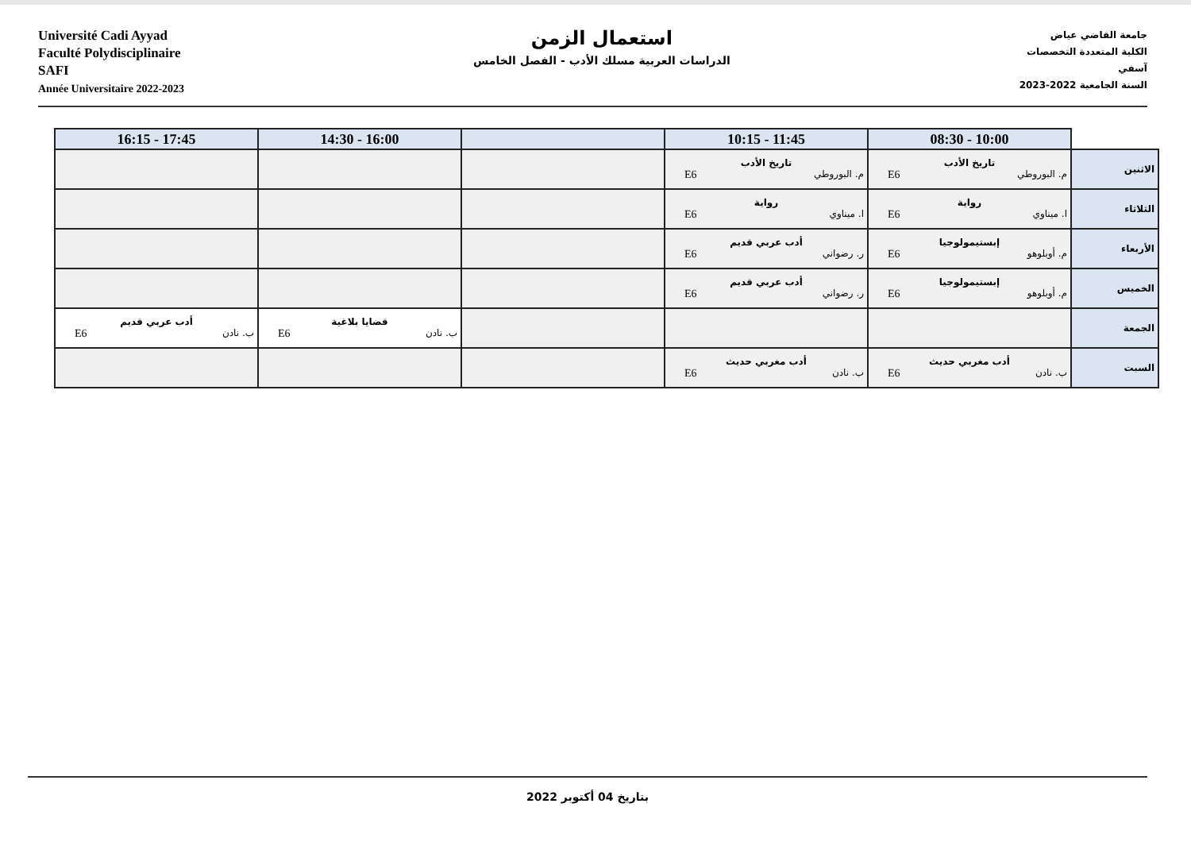Université Cadi Ayyad
Faculté Polydisciplinaire
SAFI
Année Universitaire 2022-2023
استعمال الزمن
الدراسات العربية مسلك الأدب - الفصل الخامس
جامعة القاضي عياض
الكلية المتعددة التخصصات
آسفي
السنة الجامعية 2022-2023
| | 10:00 - 08:30 | 11:45 - 10:15 | | 16:00 - 14:30 | 17:45 - 16:15 |
| --- | --- | --- | --- | --- | --- |
| الاثنين | تاريخ الأدب م. البوروطي E6 | تاريخ الأدب م. البوروطي E6 | | | |
| الثلاثاء | رواية ا. ميناوي E6 | رواية ا. ميناوي E6 | | | |
| الأربعاء | إبستيمولوجيا م. أوبلوهو E6 | أدب عربي قديم ر. رضواني E6 | | | |
| الخميس | إبستيمولوجيا م. أوبلوهو E6 | أدب عربي قديم ر. رضواني E6 | | | |
| الجمعة | | | | قضايا بلاغية ب. نادن E6 | أدب عربي قديم ب. نادن E6 |
| السبت | أدب مغربي حديث ب. نادن E6 | أدب مغربي حديث ب. نادن E6 | | | |
بتاريخ 04 أكتوبر 2022